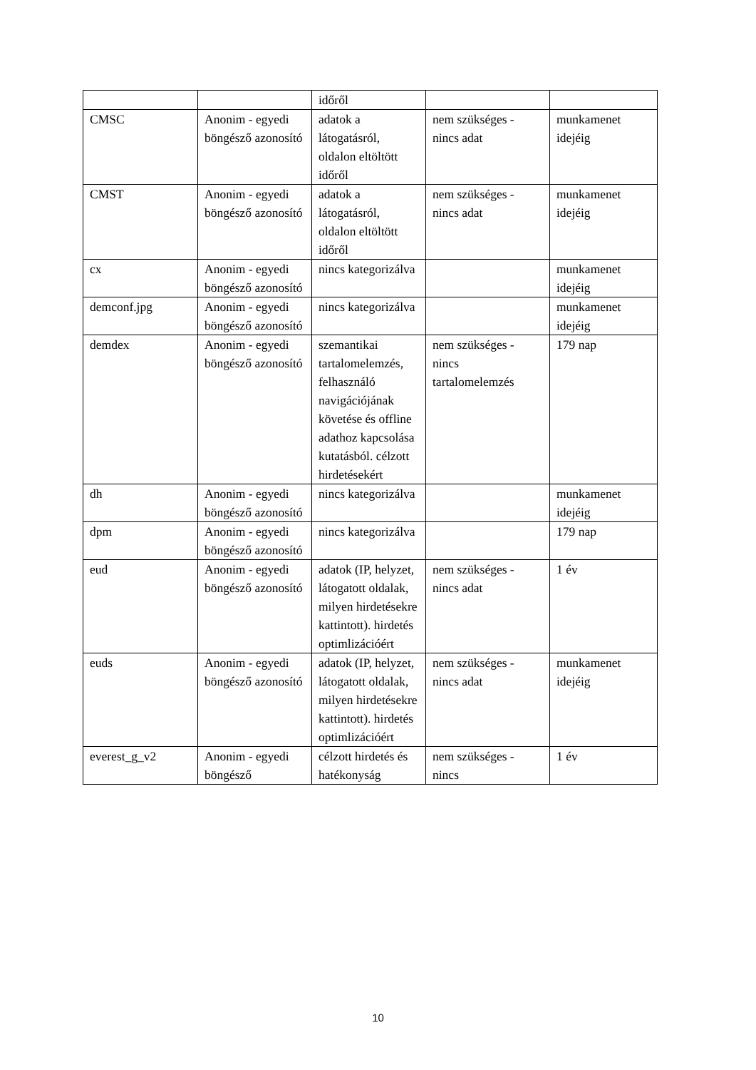| | | időről | | |
| CMSC | Anonim - egyedi böngésző azonosító | adatok a látogatásról, oldalon eltöltött időről | nem szükséges - nincs adat | munkamenet idejéig |
| CMST | Anonim - egyedi böngésző azonosító | adatok a látogatásról, oldalon eltöltött időről | nem szükséges - nincs adat | munkamenet idejéig |
| cx | Anonim - egyedi böngésző azonosító | nincs kategorizálva | | munkamenet idejéig |
| demconf.jpg | Anonim - egyedi böngésző azonosító | nincs kategorizálva | | munkamenet idejéig |
| demdex | Anonim - egyedi böngésző azonosító | szemantikai tartalomelemzés, felhasználó navigációjának követése és offline adathoz kapcsolása kutatásból. célzott hirdetésekért | nem szükséges - nincs tartalomelemzés | 179 nap |
| dh | Anonim - egyedi böngésző azonosító | nincs kategorizálva | | munkamenet idejéig |
| dpm | Anonim - egyedi böngésző azonosító | nincs kategorizálva | | 179 nap |
| eud | Anonim - egyedi böngésző azonosító | adatok (IP, helyzet, látogatott oldalak, milyen hirdetésekre kattintott). hirdetés optimlizációért | nem szükséges - nincs adat | 1 év |
| euds | Anonim - egyedi böngésző azonosító | adatok (IP, helyzet, látogatott oldalak, milyen hirdetésekre kattintott). hirdetés optimlizációért | nem szükséges - nincs adat | munkamenet idejéig |
| everest_g_v2 | Anonim - egyedi böngésző | célzott hirdetés és hatékonyság | nem szükséges - nincs | 1 év |
10